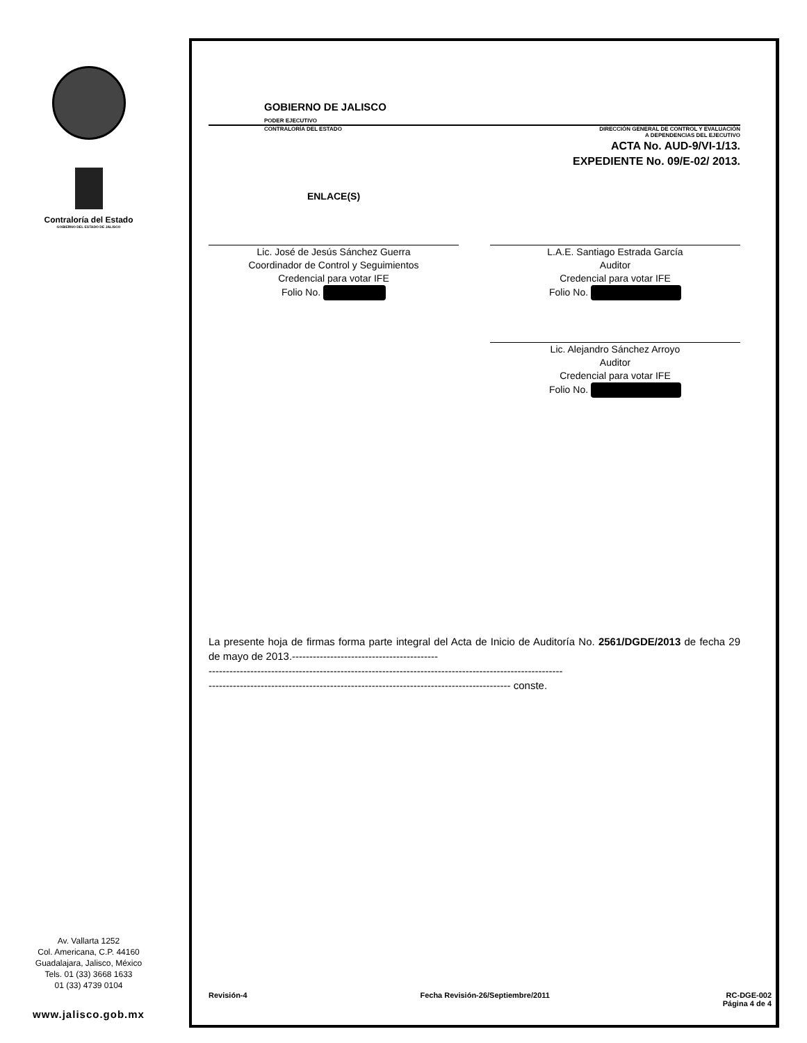Contraloría del Estado
GOBIERNO DEL ESTADO DE JALISCO
Av. Vallarta 1252
Col. Americana, C.P. 44160
Guadalajara, Jalisco, México
Tels. 01 (33) 3668 1633
01 (33) 4739 0104
www.jalisco.gob.mx
GOBIERNO DE JALISCO
PODER EJECUTIVO
CONTRALORÍA DEL ESTADO DIRECCIÓN GENERAL DE CONTROL Y EVALUACIÓN
A DEPENDENCIAS DEL EJECUTIVO
ACTA No. AUD-9/VI-1/13.
EXPEDIENTE No. 09/E-02/ 2013.
ENLACE(S)
Lic. José de Jesús Sánchez Guerra
Coordinador de Control y Seguimientos
Credencial para votar IFE
Folio No.
L.A.E. Santiago Estrada García
Auditor
Credencial para votar IFE
Folio No.
Lic. Alejandro Sánchez Arroyo
Auditor
Credencial para votar IFE
Folio No.
La presente hoja de firmas forma parte integral del Acta de Inicio de Auditoría No. 2561/DGDE/2013 de fecha 29 de mayo de 2013.------------------------------------------
------------------------------------------------------------------------------------------------------
--------------------------------------------------------------------------------------- conste.
Revisión-4 Fecha Revisión-26/Septiembre/2011 RC-DGE-002
Página 4 de 4